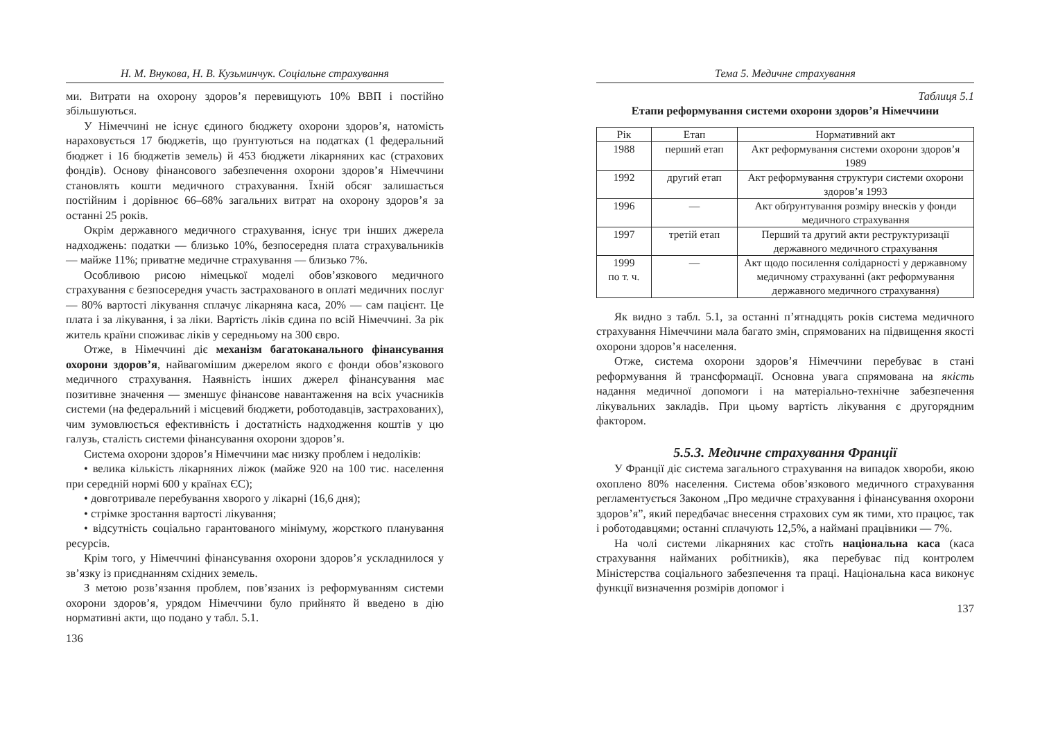Н. М. Внукова, Н. В. Кузьминчук. Соціальне страхування
ми. Витрати на охорону здоров’я перевищують 10% ВВП і постійно збільшуються.
У Німеччині не існує єдиного бюджету охорони здоров’я, натомість нараховується 17 бюджетів, що ґрунтуються на податках (1 федеральний бюджет і 16 бюджетів земель) й 453 бюджети лікарняних кас (страхових фондів). Основу фінансового забезпечення охорони здоров’я Німеччини становлять кошти медичного страхування. Їхній обсяг залишається постійним і дорівнює 66–68% загальних витрат на охорону здоров’я за останні 25 років.
Окрім державного медичного страхування, існує три інших джерела надходжень: податки — близько 10%, безпосередня плата страхувальників — майже 11%; приватне медичне страхування — близько 7%.
Особливою рисою німецької моделі обов’язкового медичного страхування є безпосередня участь застрахованого в оплаті медичних послуг — 80% вартості лікування сплачує лікарняна каса, 20% — сам пацієнт. Це плата і за лікування, і за ліки. Вартість ліків єдина по всій Німеччині. За рік житель країни споживає ліків у середньому на 300 євро.
Отже, в Німеччині діє механізм багатоканального фінансування охорони здоров’я, найвагомішим джерелом якого є фонди обов’язкового медичного страхування. Наявність інших джерел фінансування має позитивне значення — зменшує фінансове навантаження на всіх учасників системи (на федеральний і місцевий бюджети, роботодавців, застрахованих), чим зумовлюється ефективність і достатність надходження коштів у цю галузь, сталість системи фінансування охорони здоров’я.
Система охорони здоров’я Німеччини має низку проблем і недоліків:
• велика кількість лікарняних ліжок (майже 920 на 100 тис. населення при середній нормі 600 у країнах ЄС);
• довготривале перебування хворого у лікарні (16,6 дня);
• стрімке зростання вартості лікування;
• відсутність соціально гарантованого мінімуму, жорсткого планування ресурсів.
Крім того, у Німеччині фінансування охорони здоров’я ускладнилося у зв’язку із приєднанням східних земель.
З метою розв’язання проблем, пов’язаних із реформуванням системи охорони здоров’я, урядом Німеччини було прийнято й введено в дію нормативні акти, що подано у табл. 5.1.
136
Тема 5. Медичне страхування
Таблиця 5.1
Етапи реформування системи охорони здоров’я Німеччини
| Рік | Етап | Нормативний акт |
| --- | --- | --- |
| 1988 | перший етап | Акт реформування системи охорони здоров’я 1989 |
| 1992 | другий етап | Акт реформування структури системи охорони здоров’я 1993 |
| 1996 | — | Акт обґрунтування розміру внесків у фонди медичного страхування |
| 1997 | третій етап | Перший та другий акти реструктуризації державного медичного страхування |
| 1999 по т. ч. | — | Акт щодо посилення солідарності у державному медичному страхуванні (акт реформування державного медичного страхування) |
Як видно з табл. 5.1, за останні п’ятнадцять років система медичного страхування Німеччини мала багато змін, спрямованих на підвищення якості охорони здоров’я населення.
Отже, система охорони здоров’я Німеччини перебуває в стані реформування й трансформації. Основна увага спрямована на якість надання медичної допомоги і на матеріально-технічне забезпечення лікувальних закладів. При цьому вартість лікування є другорядним фактором.
5.5.3. Медичне страхування Франції
У Франції діє система загального страхування на випадок хвороби, якою охоплено 80% населення. Система обов’язкового медичного страхування регламентується Законом „Про медичне страхування і фінансування охорони здоров’я”, який передбачає внесення страхових сум як тими, хто працює, так і роботодавцями; останні сплачують 12,5%, а наймані працівники — 7%.
На чолі системи лікарняних кас стоїть національна каса (каса страхування найманих робітників), яка перебуває під контролем Міністерства соціального забезпечення та праці. Національна каса виконує функції визначення розмірів допомог і
137